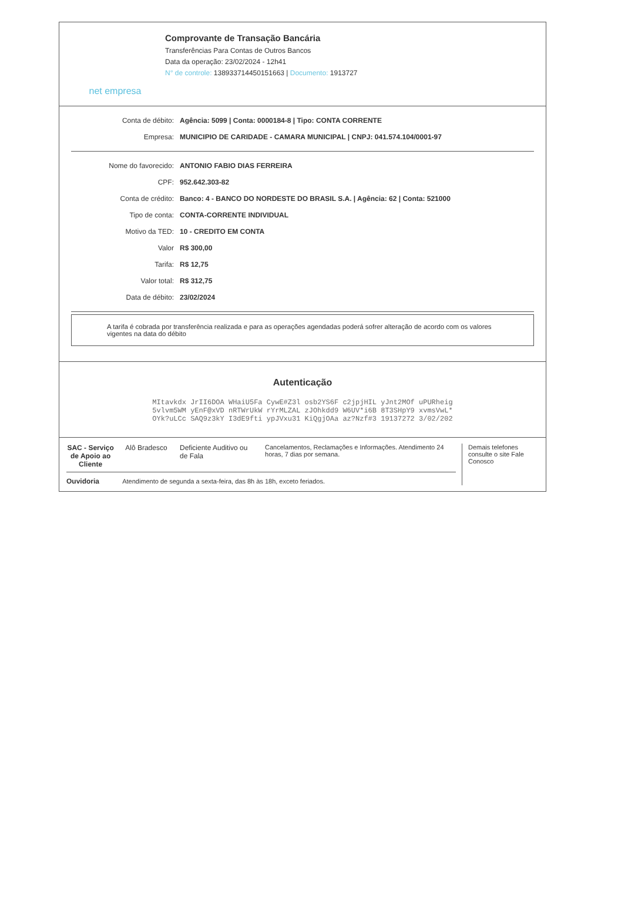net empresa
Comprovante de Transação Bancária
Transferências Para Contas de Outros Bancos
Data da operação: 23/02/2024 - 12h41
N° de controle: 138933714450151663 | Documento: 1913727
| Conta de débito: | Agência: 5099 / Conta: 0000184-8 / Tipo: CONTA CORRENTE |
| Empresa: | MUNICIPIO DE CARIDADE - CAMARA MUNICIPAL / CNPJ: 041.574.104/0001-97 |
| Nome do favorecido: | ANTONIO FABIO DIAS FERREIRA |
| CPF: | 952.642.303-82 |
| Conta de crédito: | Banco: 4 - BANCO DO NORDESTE DO BRASIL S.A. / Agência: 62 / Conta: 521000 |
| Tipo de conta: | CONTA-CORRENTE INDIVIDUAL |
| Motivo da TED: | 10 - CREDITO EM CONTA |
| Valor | R$ 300,00 |
| Tarifa: | R$ 12,75 |
| Valor total: | R$ 312,75 |
| Data de débito: | 23/02/2024 |
A tarifa é cobrada por transferência realizada e para as operações agendadas poderá sofrer alteração de acordo com os valores vigentes na data do débito
Autenticação
MItavkdx JrII6DOA WHaiU5Fa CywE#Z3l osb2YS6F c2jpjHIL yJnt2MOf uPURheig
5vlvm5WM yEnF@xVD nRTWrUkW rYrMLZAL zJOhkdd9 W6UV*i6B 8T3SHpY9 xvmsVwL*
OYk?uLCc SAQ9z3kY I3dE9fti ypJVxu31 KiQgjOAa az?Nzf#3 19137272 3/02/202
SAC - Serviço de Apoio ao Cliente Alô Bradesco Deficiente Auditivo ou de Fala Cancelamentos, Reclamações e Informações. Atendimento 24 horas, 7 dias por semana.
Ouvidoria Atendimento de segunda a sexta-feira, das 8h às 18h, exceto feriados.
Demais telefones consulte o site Fale Conosco